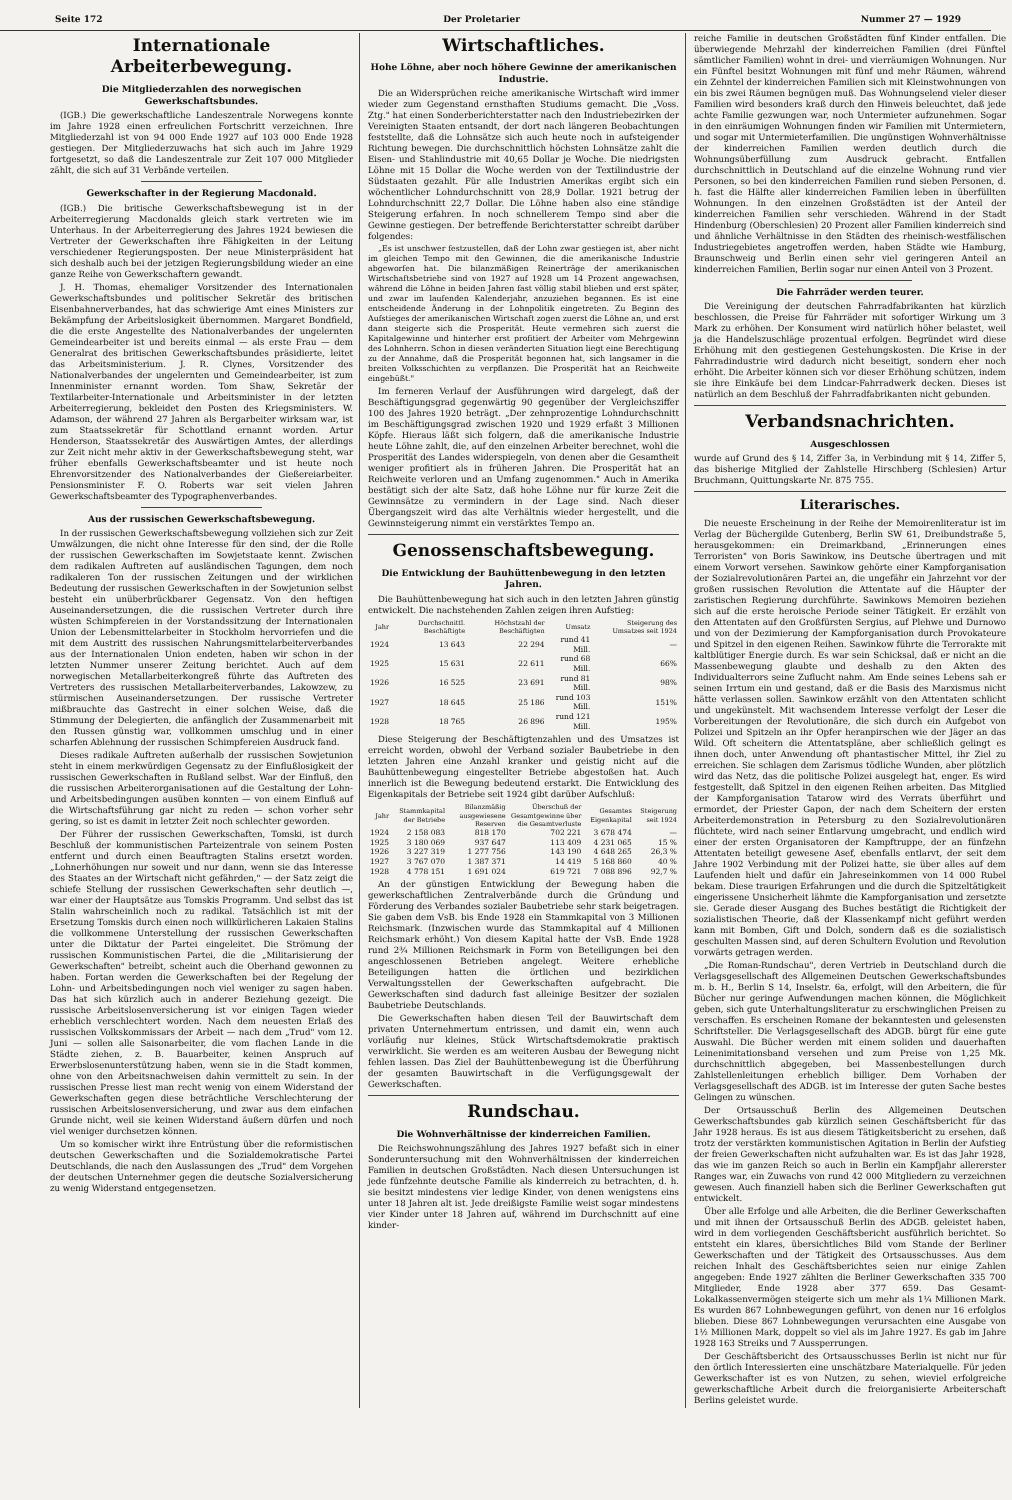Seite 172 Der Proletarier Nummer 27 — 1929
Internationale Arbeiterbewegung.
Die Mitgliederzahlen des norwegischen Gewerkschaftsbundes.
(IGB.) Die gewerkschaftliche Landeszentrale Norwegens konnte im Jahre 1928 einen erfreulichen Fortschritt verzeichnen. Ihre Mitgliederzahl ist von 94 000 Ende 1927 auf 103 000 Ende 1928 gestiegen. Der Mitgliederzuwachs hat sich auch im Jahre 1929 fortgesetzt, so daß die Landeszentrale zur Zeit 107 000 Mitglieder zählt, die sich auf 31 Verbände verteilen.
Gewerkschafter in der Regierung Macdonald.
(IGB.) Die britische Gewerkschaftsbewegung ist in der Arbeiterregierung Macdonalds gleich stark vertreten wie im Unterhaus. In der Arbeiterregierung des Jahres 1924 bewiesen die Vertreter der Gewerkschaften ihre Fähigkeiten in der Leitung verschiedener Regierungsposten. Der neue Ministerpräsident hat sich deshalb auch bei der jetzigen Regierungsbildung wieder an eine ganze Reihe von Gewerkschaftern gewandt.
J. H. Thomas, ehemaliger Vorsitzender des Internationalen Gewerkschaftsbundes und politischer Sekretär des britischen Eisenbahnerverbandes, hat das schwierige Amt eines Ministers zur Bekämpfung der Arbeitslosigkeit übernommen. Margaret Bondfield, die die erste Angestellte des Nationalverbandes der ungelernten Gemeindearbeiter ist und bereits einmal — als erste Frau — dem Generalrat des britischen Gewerkschaftsbundes präsidierte, leitet das Arbeitsministerium. J. R. Clynes, Vorsitzender des Nationalverbandes der ungelernten und Gemeindearbeiter, ist zum Innenminister ernannt worden. Tom Shaw, Sekretär der Textilarbeiter-Internationale und Arbeitsminister in der letzten Arbeiterregierung, bekleidet den Posten des Kriegsministers. W. Adamson, der während 27 Jahren als Bergarbeiter wirksam war, ist zum Staatssekretär für Schottland ernannt worden. Artur Henderson, Staatssekretär des Auswärtigen Amtes, der allerdings zur Zeit nicht mehr aktiv in der Gewerkschaftsbewegung steht, war früher ebenfalls Gewerkschaftsbeamter und ist heute noch Ehrenvorsitzender des Nationalverbandes der Gießereiarbeiter. Pensionsminister F. O. Roberts war seit vielen Jahren Gewerkschaftsbeamter des Typographenverbandes.
Aus der russischen Gewerkschaftsbewegung.
In der russischen Gewerkschaftsbewegung vollziehen sich zur Zeit Umwälzungen, die nicht ohne Interesse für den sind, der die Rolle der russischen Gewerkschaften im Sowjetstaate kennt. Zwischen dem radikalen Auftreten auf ausländischen Tagungen, dem noch radikaleren Ton der russischen Zeitungen und der wirklichen Bedeutung der russischen Gewerkschaften in der Sowjetunion selbst besteht ein unüberbrückbarer Gegensatz. Von den heftigen Auseinandersetzungen, die die russischen Vertreter durch ihre wüsten Schimpfereien in der Vorstandssitzung der Internationalen Union der Lebensmittelarbeiter in Stockholm hervorriefen und die mit dem Austritt des russischen Nahrungsmittelarbeiterverbandes aus der Internationalen Union endeten, haben wir schon in der letzten Nummer unserer Zeitung berichtet. Auch auf dem norwegischen Metallarbeiterkongreß führte das Auftreten des Vertreters des russischen Metallarbeiterverbandes, Lakowzew, zu stürmischen Auseinandersetzungen. Der russische Vertreter mißbrauchte das Gastrecht in einer solchen Weise, daß die Stimmung der Delegierten, die anfänglich der Zusammenarbeit mit den Russen günstig war, vollkommen umschlug und in einer scharfen Ablehnung der russischen Schimpfereien Ausdruck fand.
Dieses radikale Auftreten außerhalb der russischen Sowjetunion steht in einem merkwürdigen Gegensatz zu der Einflußlosigkeit der russischen Gewerkschaften in Rußland selbst. War der Einfluß, den die russischen Arbeiterorganisationen auf die Gestaltung der Lohn- und Arbeitsbedingungen ausüben konnten — von einem Einfluß auf die Wirtschaftsführung gar nicht zu reden — schon vorher sehr gering, so ist es damit in letzter Zeit noch schlechter geworden.
Der Führer der russischen Gewerkschaften, Tomski, ist durch Beschluß der kommunistischen Parteizentrale von seinem Posten entfernt und durch einen Beauftragten Stalins ersetzt worden. „Lohnerhöhungen nur soweit und nur dann, wenn sie das Interesse des Staates an der Wirtschaft nicht gefährden," — der Satz zeigt die schiefe Stellung der russischen Gewerkschaften sehr deutlich —, war einer der Hauptsätze aus Tomskis Programm. Und selbst das ist Stalin wahrscheinlich noch zu radikal. Tatsächlich ist mit der Ersetzung Tomskis durch einen noch willkürlicheren Lakaien Stalins die vollkommene Unterstellung der russischen Gewerkschaften unter die Diktatur der Partei eingeleitet. Die Strömung der russischen Kommunistischen Partei, die die „Militarisierung der Gewerkschaften" betreibt, scheint auch die Oberhand gewonnen zu haben. Fortan werden die Gewerkschaften bei der Regelung der Lohn- und Arbeitsbedingungen noch viel weniger zu sagen haben. Das hat sich kürzlich auch in anderer Beziehung gezeigt. Die russische Arbeitslosenversicherung ist vor einigen Tagen wieder erheblich verschlechtert worden. Nach dem neuesten Erlaß des russischen Volkskommissars der Arbeit — nach dem „Trud" vom 12. Juni — sollen alle Saisonarbeiter, die vom flachen Lande in die Städte ziehen, z. B. Bauarbeiter, keinen Anspruch auf Erwerbslosenunterstützung haben, wenn sie in die Stadt kommen, ohne von den Arbeitsnachweisen dahin vermittelt zu sein. In der russischen Presse liest man recht wenig von einem Widerstand der Gewerkschaften gegen diese beträchtliche Verschlechterung der russischen Arbeitslosenversicherung, und zwar aus dem einfachen Grunde nicht, weil sie keinen Widerstand äußern dürfen und noch viel weniger durchsetzen können.
Um so komischer wirkt ihre Entrüstung über die reformistischen deutschen Gewerkschaften und die Sozialdemokratische Partei Deutschlands, die nach den Auslassungen des „Trud" dem Vorgehen der deutschen Unternehmer gegen die deutsche Sozialversicherung zu wenig Widerstand entgegensetzen.
Wirtschaftliches.
Hohe Löhne, aber noch höhere Gewinne der amerikanischen Industrie.
Die an Widersprüchen reiche amerikanische Wirtschaft wird immer wieder zum Gegenstand ernsthaften Studiums gemacht. Die „Voss. Ztg." hat einen Sonderberichterstatter nach den Industriebezirken der Vereinigten Staaten entsandt, der dort nach längeren Beobachtungen feststellte, daß die Lohnsätze sich auch heute noch in aufsteigender Richtung bewegen. Die durchschnittlich höchsten Lohnsätze zahlt die Eisen- und Stahlindustrie mit 40,65 Dollar je Woche. Die niedrigsten Löhne mit 15 Dollar die Woche werden von der Textilindustrie der Südstaaten gezahlt. Für alle Industrien Amerikas ergibt sich ein wöchentlicher Lohndurchschnitt von 28,9 Dollar. 1921 betrug der Lohndurchschnitt 22,7 Dollar. Die Löhne haben also eine ständige Steigerung erfahren. In noch schnellerem Tempo sind aber die Gewinne gestiegen. Der betreffende Berichterstatter schreibt darüber folgendes:
„Es ist unschwer festzustellen, daß der Lohn zwar gestiegen ist, aber nicht im gleichen Tempo mit den Gewinnen, die die amerikanische Industrie abgeworfen hat. Die bilanzmäßigen Reinerträge der amerikanischen Wirtschaftsbetriebe sind von 1927 auf 1928 um 14 Prozent angewachsen, während die Löhne in beiden Jahren fast völlig stabil blieben und erst später, und zwar im laufenden Kalenderjahr, anzuziehen begannen. Es ist eine entscheidende Änderung in der Lohnpolitik eingetreten. Zu Beginn des Aufstieges der amerikanischen Wirtschaft zogen zuerst die Löhne an, und erst dann steigerte sich die Prosperität. Heute vermehren sich zuerst die Kapitalgewinne und hinterher erst profitiert der Arbeiter vom Mehrgewinn des Lohnherrn. Schon in diesen veränderten Situation liegt eine Berechtigung zu der Annahme, daß die Prosperität begonnen hat, sich langsamer in die breiten Volksschichten zu verpflanzen. Die Prosperität hat an Reichweite eingebüßt."
Im ferneren Verlauf der Ausführungen wird dargelegt, daß der Beschäftigungsgrad gegenwärtig 90 gegenüber der Vergleichsziffer 100 des Jahres 1920 beträgt. „Der zehnprozentige Lohndurchschnitt im Beschäftigungsgrad zwischen 1920 und 1929 erfaßt 3 Millionen Köpfe. Hieraus läßt sich folgern, daß die amerikanische Industrie heute Löhne zahlt, die, auf den einzelnen Arbeiter berechnet, wohl die Prosperität des Landes widerspiegeln, von denen aber die Gesamtheit weniger profitiert als in früheren Jahren. Die Prosperität hat an Reichweite verloren und an Umfang zugenommen." Auch in Amerika bestätigt sich der alte Satz, daß hohe Löhne nur für kurze Zeit die Gewinnsätze zu vermindern in der Lage sind. Nach dieser Übergangszeit wird das alte Verhältnis wieder hergestellt, und die Gewinnsteigerung nimmt ein verstärktes Tempo an.
Genossenschaftsbewegung.
Die Entwicklung der Bauhüttenbewegung in den letzten Jahren.
Die Bauhüttenbewegung hat sich auch in den letzten Jahren günstig entwickelt. Die nachstehenden Zahlen zeigen ihren Aufstieg:
| Jahr | Durchschnittl. Beschäftigte | Höchstzahl der Beschäftigten | Umsatz | Steigerung des Umsatzes seit 1924 |
| --- | --- | --- | --- | --- |
| 1924 | 13 643 | 22 294 | rund 41 Mill. | — |
| 1925 | 15 631 | 22 611 | rund 68 Mill. | 66% |
| 1926 | 16 525 | 23 691 | rund 81 Mill. | 98% |
| 1927 | 18 645 | 25 186 | rund 103 Mill. | 151% |
| 1928 | 18 765 | 26 896 | rund 121 Mill. | 195% |
Diese Steigerung der Beschäftigtenzahlen und des Umsatzes ist erreicht worden, obwohl der Verband sozialer Baubetriebe in den letzten Jahren eine Anzahl kranker und geistig nicht auf die Bauhüttenbewegung eingestellter Betriebe abgestoßen hat. Auch innerlich ist die Bewegung bedeutend erstarkt. Die Entwicklung des Eigenkapitals der Betriebe seit 1924 gibt darüber Aufschluß:
| Jahr | Stammkapital der Betriebe | Bilanzmäßig ausgewiesene Reserven | Überschuß der Gesamtgewinne über die Gesamtverluste | Gesamtes Eigenkapital | Steigerung seit 1924 |
| --- | --- | --- | --- | --- | --- |
| 1924 | 2 158 083 | 818 170 | 702 221 | 3 678 474 | — |
| 1925 | 3 180 069 | 937 647 | 113 409 | 4 231 065 | 15 % |
| 1926 | 3 227 319 | 1 277 756 | 143 190 | 4 648 265 | 26,3 % |
| 1927 | 3 767 070 | 1 387 371 | 14 419 | 5 168 860 | 40 % |
| 1928 | 4 778 151 | 1 691 024 | 619 721 | 7 088 896 | 92,7 % |
An der günstigen Entwicklung der Bewegung haben die gewerkschaftlichen Zentralverbände durch die Gründung und Förderung des Verbandes sozialer Baubetriebe sehr stark beigetragen. Sie gaben dem VsB. bis Ende 1928 ein Stammkapital von 3 Millionen Reichsmark. (Inzwischen wurde das Stammkapital auf 4 Millionen Reichsmark erhöht.) Von diesem Kapital hatte der VsB. Ende 1928 rund 2¾ Millionen Reichsmark in Form von Beteiligungen bei den angeschlossenen Betrieben angelegt. Weitere erhebliche Beteiligungen hatten die örtlichen und bezirklichen Verwaltungsstellen der Gewerkschaften aufgebracht. Die Gewerkschaften sind dadurch fast alleinige Besitzer der sozialen Baubetriebe Deutschlands.
Die Gewerkschaften haben diesen Teil der Bauwirtschaft dem privaten Unternehmertum entrissen, und damit ein, wenn auch vorläufig nur kleines, Stück Wirtschaftsdemokratie praktisch verwirklicht. Sie werden es am weiteren Ausbau der Bewegung nicht fehlen lassen. Das Ziel der Bauhüttenbewegung ist die Überführung der gesamten Bauwirtschaft in die Verfügungsgewalt der Gewerkschaften.
Rundschau.
Die Wohnverhältnisse der kinderreichen Familien.
Die Reichswohnungszählung des Jahres 1927 befaßt sich in einer Sonderuntersuchung mit den Wohnverhältnissen der kinderreichen Familien in deutschen Großstädten. Nach diesen Untersuchungen ist jede fünfzehnte deutsche Familie als kinderreich zu betrachten, d. h. sie besitzt mindestens vier ledige Kinder, von denen wenigstens eins unter 18 Jahren alt ist. Jede dreißigste Familie weist sogar mindestens vier Kinder unter 18 Jahren auf, während im Durchschnitt auf eine kinder-
reiche Familie in deutschen Großstädten fünf Kinder entfallen. Die überwiegende Mehrzahl der kinderreichen Familien (drei Fünftel sämtlicher Familien) wohnt in drei- und vierräumigen Wohnungen. Nur ein Fünftel besitzt Wohnungen mit fünf und mehr Räumen, während ein Zehntel der kinderreichen Familien sich mit Kleinstwohnungen von ein bis zwei Räumen begnügen muß. Das Wohnungselend vieler dieser Familien wird besonders kraß durch den Hinweis beleuchtet, daß jede achte Familie gezwungen war, noch Untermieter aufzunehmen. Sogar in den einräumigen Wohnungen finden wir Familien mit Untermietern, und sogar mit Untermieterfamilien. Die ungünstigen Wohnverhältnisse der kinderreichen Familien werden deutlich durch die Wohnungsüberfüllung zum Ausdruck gebracht. Entfallen durchschnittlich in Deutschland auf die einzelne Wohnung rund vier Personen, so bei den kinderreichen Familien rund sieben Personen, d. h. fast die Hälfte aller kinderreichen Familien leben in überfüllten Wohnungen. In den einzelnen Großstädten ist der Anteil der kinderreichen Familien sehr verschieden. Während in der Stadt Hindenburg (Oberschlesien) 20 Prozent aller Familien kinderreich sind und ähnliche Verhältnisse in den Städten des rheinisch-westfälischen Industriegebietes angetroffen werden, haben Städte wie Hamburg, Braunschweig und Berlin einen sehr viel geringeren Anteil an kinderreichen Familien, Berlin sogar nur einen Anteil von 3 Prozent.
Die Fahrräder werden teurer.
Die Vereinigung der deutschen Fahrradfabrikanten hat kürzlich beschlossen, die Preise für Fahrräder mit sofortiger Wirkung um 3 Mark zu erhöhen. Der Konsument wird natürlich höher belastet, weil ja die Handelszuschläge prozentual erfolgen. Begründet wird diese Erhöhung mit den gestiegenen Gestehungskosten. Die Krise in der Fahrradindustrie wird dadurch nicht beseitigt, sondern eher noch erhöht. Die Arbeiter können sich vor dieser Erhöhung schützen, indem sie ihre Einkäufe bei dem Lindcar-Fahrradwerk decken. Dieses ist natürlich an dem Beschluß der Fahrradfabrikanten nicht gebunden.
Verbandsnachrichten.
Ausgeschlossen
wurde auf Grund des § 14, Ziffer 3a, in Verbindung mit § 14, Ziffer 5, das bisherige Mitglied der Zahlstelle Hirschberg (Schlesien) Artur Bruchmann, Quittungskarte Nr. 875 755.
Literarisches.
Die neueste Erscheinung in der Reihe der Memoirenliteratur ist im Verlag der Büchergilde Gutenberg, Berlin SW 61, Dreibundstraße 5, herausgekommen: ein Dreimarkband, „Erinnerungen eines Terroristen" von Boris Sawinkow, ins Deutsche übertragen und mit einem Vorwort versehen. Sawinkow gehörte einer Kampforganisation der Sozialrevolutionären Partei an, die ungefähr ein Jahrzehnt vor der großen russischen Revolution die Attentate auf die Häupter der zaristischen Regierung durchführte. Sawinkows Memoiren beziehen sich auf die erste heroische Periode seiner Tätigkeit. Er erzählt von den Attentaten auf den Großfürsten Sergius, auf Plehwe und Durnowo und von der Dezimierung der Kampforganisation durch Provokateure und Spitzel in den eigenen Reihen. Sawinkow führte die Terrorakte mit kaltblütiger Energie durch. Es war sein Schicksal, daß er nicht an die Massenbewegung glaubte und deshalb zu den Akten des Individualterrors seine Zuflucht nahm. Am Ende seines Lebens sah er seinen Irrtum ein und gestand, daß er die Basis des Marxismus nicht hätte verlassen sollen. Sawinkow erzählt von den Attentaten schlicht und ungekünstelt. Mit wachsendem Interesse verfolgt der Leser die Vorbereitungen der Revolutionäre, die sich durch ein Aufgebot von Polizei und Spitzeln an ihr Opfer heranpirschen wie der Jäger an das Wild. Oft scheitern die Attentatspläne, aber schließlich gelingt es ihnen doch, unter Anwendung oft phantastischer Mittel, ihr Ziel zu erreichen. Sie schlagen dem Zarismus tödliche Wunden, aber plötzlich wird das Netz, das die politische Polizei ausgelegt hat, enger. Es wird festgestellt, daß Spitzel in den eigenen Reihen arbeiten. Das Mitglied der Kampforganisation Tatarow wird des Verrats überführt und ermordet, der Priester Gapon, der nach dem Scheitern der ersten Arbeiterdemonstration in Petersburg zu den Sozialrevolutionären flüchtete, wird nach seiner Entlarvung umgebracht, und endlich wird einer der ersten Organisatoren der Kampftruppe, der an fünfzehn Attentaten beteiligt gewesene Asef, ebenfalls entlarvt, der seit dem Jahre 1902 Verbindung mit der Polizei hatte, sie über alles auf dem Laufenden hielt und dafür ein Jahreseinkommen von 14 000 Rubel bekam. Diese traurigen Erfahrungen und die durch die Spitzeltätigkeit eingerissene Unsicherheit lähmte die Kampforganisation und zersetzte sie. Gerade dieser Ausgang des Buches bestätigt die Richtigkeit der sozialistischen Theorie, daß der Klassenkampf nicht geführt werden kann mit Bomben, Gift und Dolch, sondern daß es die sozialistisch geschulten Massen sind, auf deren Schultern Evolution und Revolution vorwärts getragen werden.
„Die Roman-Rundschau", deren Vertrieb in Deutschland durch die Verlagsgesellschaft des Allgemeinen Deutschen Gewerkschaftsbundes m. b. H., Berlin S 14, Inselstr. 6a, erfolgt, will den Arbeitern, die für Bücher nur geringe Aufwendungen machen können, die Möglichkeit geben, sich gute Unterhaltungsliteratur zu erschwinglichen Preisen zu verschaffen. Es erscheinen Romane der bekanntesten und gelesensten Schriftsteller. Die Verlagsgesellschaft des ADGB. bürgt für eine gute Auswahl. Die Bücher werden mit einem soliden und dauerhaften Leinenimitationsband versehen und zum Preise von 1,25 Mk. durchschnittlich abgegeben, bei Massenbestellungen durch Zahlstellenleitungen erheblich billiger. Dem Vorhaben der Verlagsgesellschaft des ADGB. ist im Interesse der guten Sache bestes Gelingen zu wünschen.
Der Ortsausschuß Berlin des Allgemeinen Deutschen Gewerkschaftsbundes gab kürzlich seinen Geschäftsbericht für das Jahr 1928 heraus. Es ist aus diesem Tätigkeitsbericht zu ersehen, daß trotz der verstärkten kommunistischen Agitation in Berlin der Aufstieg der freien Gewerkschaften nicht aufzuhalten war. Es ist das Jahr 1928, das wie im ganzen Reich so auch in Berlin ein Kampfjahr allererster Ranges war, ein Zuwachs von rund 42 000 Mitgliedern zu verzeichnen gewesen. Auch finanziell haben sich die Berliner Gewerkschaften gut entwickelt.
Über alle Erfolge und alle Arbeiten, die die Berliner Gewerkschaften und mit ihnen der Ortsausschuß Berlin des ADGB. geleistet haben, wird in dem vorliegenden Geschäftsbericht ausführlich berichtet. So entsteht ein klares, übersichtliches Bild vom Stande der Berliner Gewerkschaften und der Tätigkeit des Ortsausschusses. Aus dem reichen Inhalt des Geschäftsberichtes seien nur einige Zahlen angegeben: Ende 1927 zählten die Berliner Gewerkschaften 335 700 Mitglieder, Ende 1928 aber 377 659. Das Gesamt-Lokalkassenvermögen steigerte sich um mehr als 1¼ Millionen Mark. Es wurden 867 Lohnbewegungen geführt, von denen nur 16 erfolglos blieben. Diese 867 Lohnbewegungen verursachten eine Ausgabe von 1½ Millionen Mark, doppelt so viel als im Jahre 1927. Es gab im Jahre 1928 163 Streiks und 7 Aussperrungen.
Der Geschäftsbericht des Ortsausschusses Berlin ist nicht nur für den örtlich Interessierten eine unschätzbare Materialquelle. Für jeden Gewerkschafter ist es von Nutzen, zu sehen, wieviel erfolgreiche gewerkschaftliche Arbeit durch die freiorganisierte Arbeiterschaft Berlins geleistet wurde.